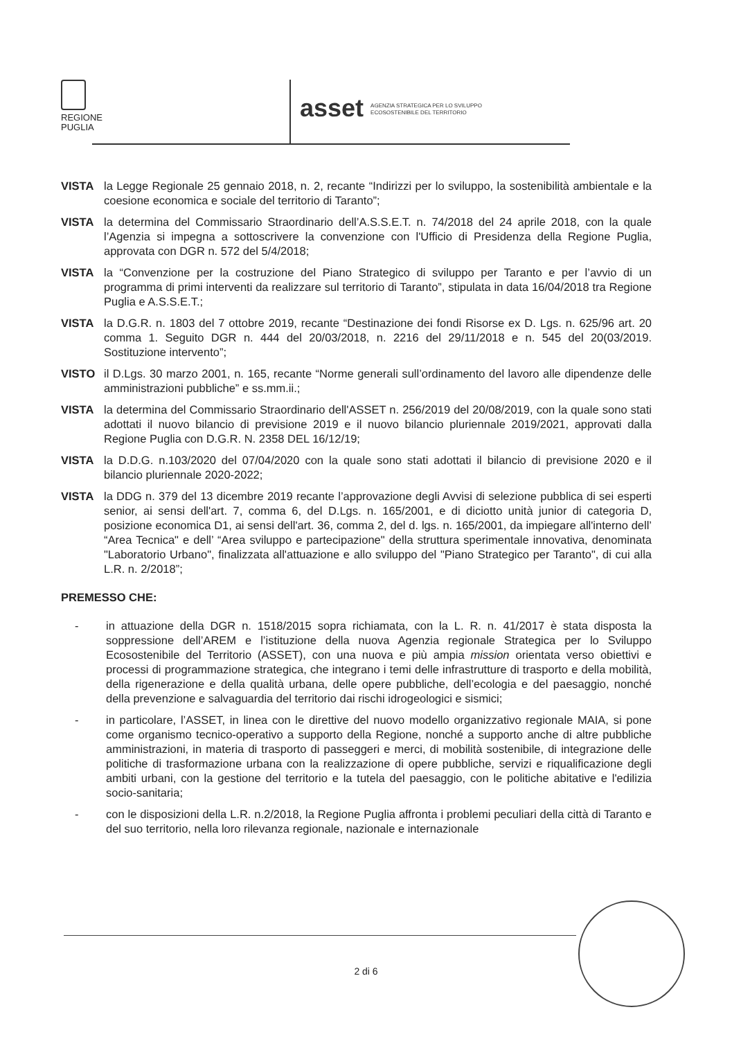REGIONE
PUGLIA
asset AGENZIA STRATEGICA PER LO SVILUPPO
ECOSOSTENIBILE DEL TERRITORIO
VISTA la Legge Regionale 25 gennaio 2018, n. 2, recante “Indirizzi per lo sviluppo, la sostenibilità ambientale e la coesione economica e sociale del territorio di Taranto”;
VISTA la determina del Commissario Straordinario dell’A.S.S.E.T. n. 74/2018 del 24 aprile 2018, con la quale l’Agenzia si impegna a sottoscrivere la convenzione con l'Ufficio di Presidenza della Regione Puglia, approvata con DGR n. 572 del 5/4/2018;
VISTA la “Convenzione per la costruzione del Piano Strategico di sviluppo per Taranto e per l’avvio di un programma di primi interventi da realizzare sul territorio di Taranto”, stipulata in data 16/04/2018 tra Regione Puglia e A.S.S.E.T.;
VISTA la D.G.R. n. 1803 del 7 ottobre 2019, recante “Destinazione dei fondi Risorse ex D. Lgs. n. 625/96 art. 20 comma 1. Seguito DGR n. 444 del 20/03/2018, n. 2216 del 29/11/2018 e n. 545 del 20(03/2019. Sostituzione intervento”;
VISTO il D.Lgs. 30 marzo 2001, n. 165, recante “Norme generali sull’ordinamento del lavoro alle dipendenze delle amministrazioni pubbliche” e ss.mm.ii.;
VISTA la determina del Commissario Straordinario dell'ASSET n. 256/2019 del 20/08/2019, con la quale sono stati adottati il nuovo bilancio di previsione 2019 e il nuovo bilancio pluriennale 2019/2021, approvati dalla Regione Puglia con D.G.R. N. 2358 DEL 16/12/19;
VISTA la D.D.G. n.103/2020 del 07/04/2020 con la quale sono stati adottati il bilancio di previsione 2020 e il bilancio pluriennale 2020-2022;
VISTA la DDG n. 379 del 13 dicembre 2019 recante l’approvazione degli Avvisi di selezione pubblica di sei esperti senior, ai sensi dell'art. 7, comma 6, del D.Lgs. n. 165/2001, e di diciotto unità junior di categoria D, posizione economica D1, ai sensi dell'art. 36, comma 2, del d. lgs. n. 165/2001, da impiegare all'interno dell’ “Area Tecnica" e dell’ “Area sviluppo e partecipazione" della struttura sperimentale innovativa, denominata "Laboratorio Urbano", finalizzata all'attuazione e allo sviluppo del "Piano Strategico per Taranto", di cui alla L.R. n. 2/2018”;
PREMESSO CHE:
- in attuazione della DGR n. 1518/2015 sopra richiamata, con la L. R. n. 41/2017 è stata disposta la soppressione dell’AREM e l’istituzione della nuova Agenzia regionale Strategica per lo Sviluppo Ecosostenibile del Territorio (ASSET), con una nuova e più ampia mission orientata verso obiettivi e processi di programmazione strategica, che integrano i temi delle infrastrutture di trasporto e della mobilità, della rigenerazione e della qualità urbana, delle opere pubbliche, dell’ecologia e del paesaggio, nonché della prevenzione e salvaguardia del territorio dai rischi idrogeologici e sismici;
- in particolare, l’ASSET, in linea con le direttive del nuovo modello organizzativo regionale MAIA, si pone come organismo tecnico-operativo a supporto della Regione, nonché a supporto anche di altre pubbliche amministrazioni, in materia di trasporto di passeggeri e merci, di mobilità sostenibile, di integrazione delle politiche di trasformazione urbana con la realizzazione di opere pubbliche, servizi e riqualificazione degli ambiti urbani, con la gestione del territorio e la tutela del paesaggio, con le politiche abitative e l'edilizia socio-sanitaria;
- con le disposizioni della L.R. n.2/2018, la Regione Puglia affronta i problemi peculiari della città di Taranto e del suo territorio, nella loro rilevanza regionale, nazionale e internazionale
2 di 6